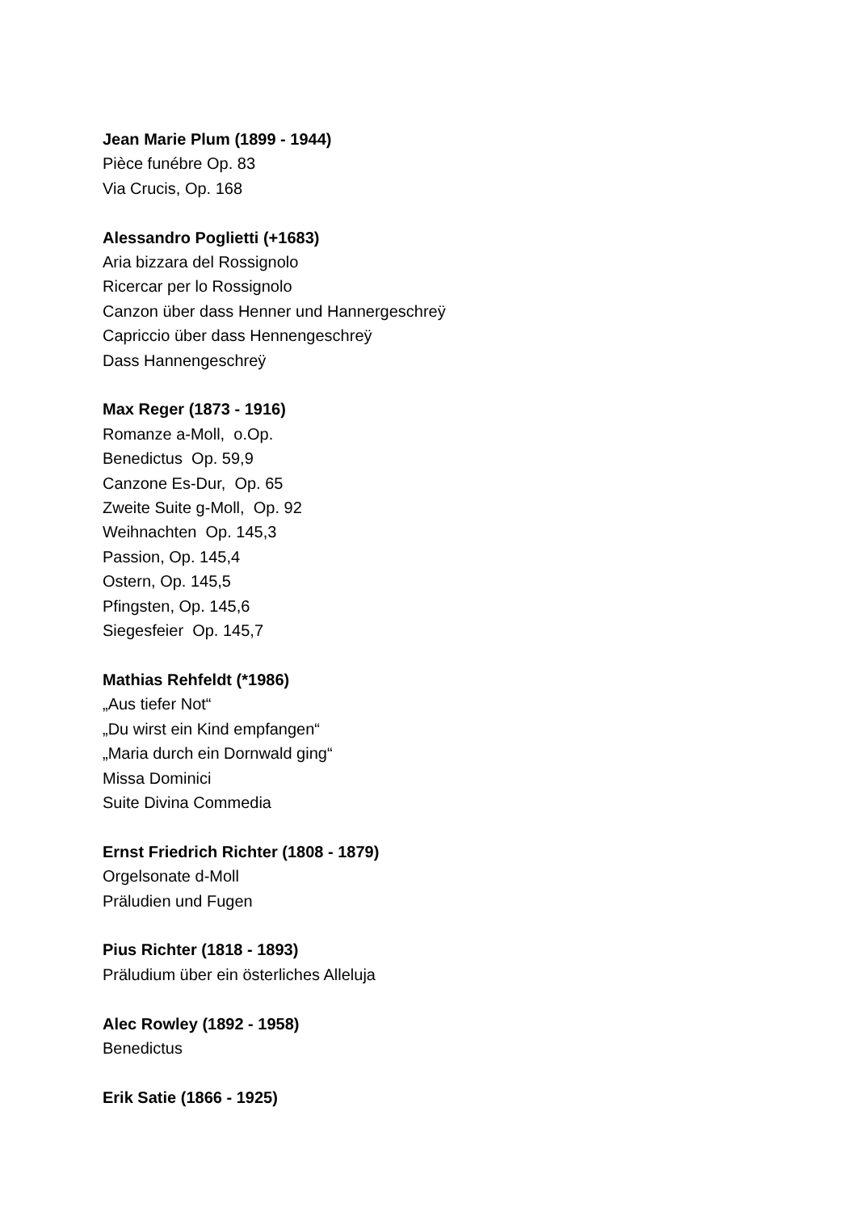Jean Marie Plum (1899 - 1944)
Pièce funébre Op. 83
Via Crucis, Op. 168
Alessandro Poglietti (+1683)
Aria bizzara del Rossignolo
Ricercar per lo Rossignolo
Canzon über dass Henner und Hannergeschreÿ
Capriccio über dass Hennengeschreÿ
Dass Hannengeschreÿ
Max Reger (1873 - 1916)
Romanze a-Moll, o.Op.
Benedictus Op. 59,9
Canzone Es-Dur, Op. 65
Zweite Suite g-Moll, Op. 92
Weihnachten Op. 145,3
Passion, Op. 145,4
Ostern, Op. 145,5
Pfingsten, Op. 145,6
Siegesfeier Op. 145,7
Mathias Rehfeldt (*1986)
„Aus tiefer Not“
„Du wirst ein Kind empfangen“
„Maria durch ein Dornwald ging“
Missa Dominici
Suite Divina Commedia
Ernst Friedrich Richter (1808 - 1879)
Orgelsonate d-Moll
Präludien und Fugen
Pius Richter (1818 - 1893)
Präludium über ein österliches Alleluja
Alec Rowley (1892 - 1958)
Benedictus
Erik Satie (1866 - 1925)